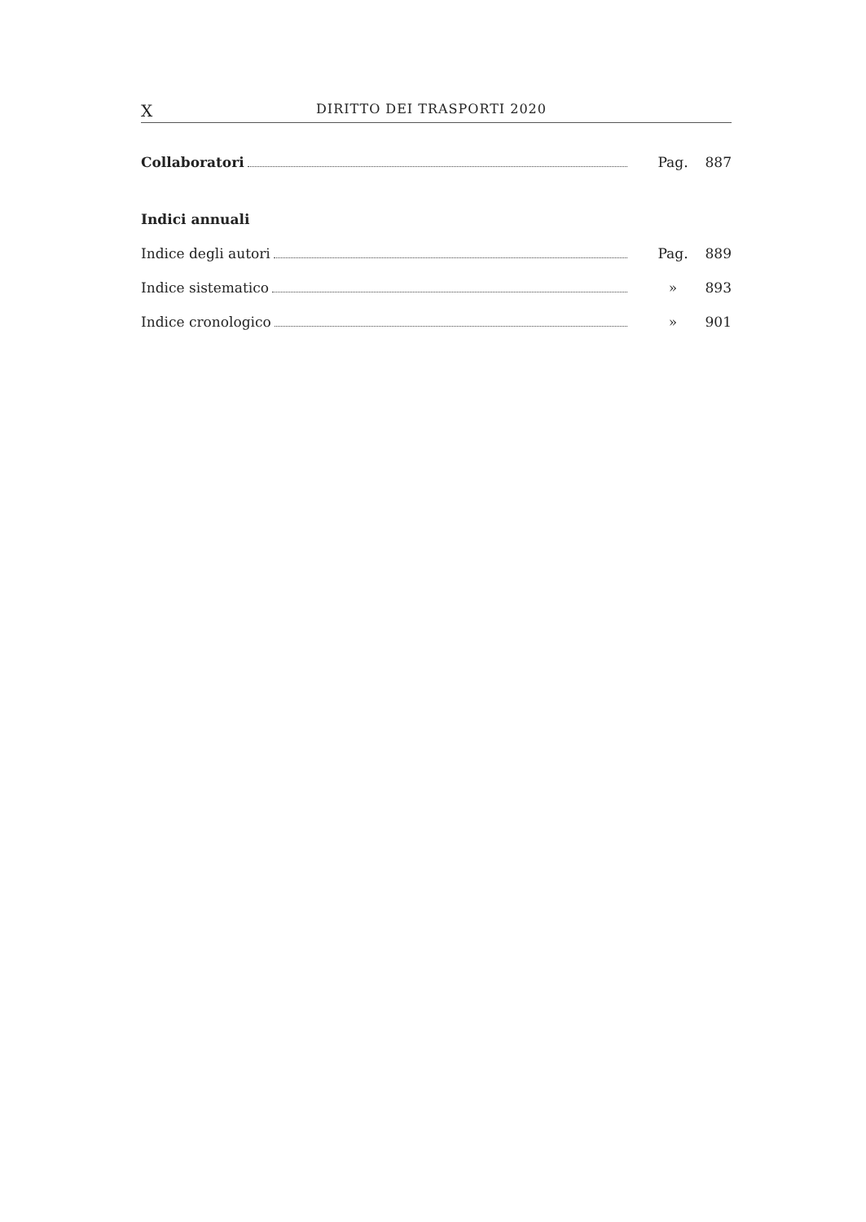X DIRITTO DEI TRASPORTI 2020
Collaboratori Pag. 887
Indici annuali
Indice degli autori Pag. 889
Indice sistematico » 893
Indice cronologico » 901